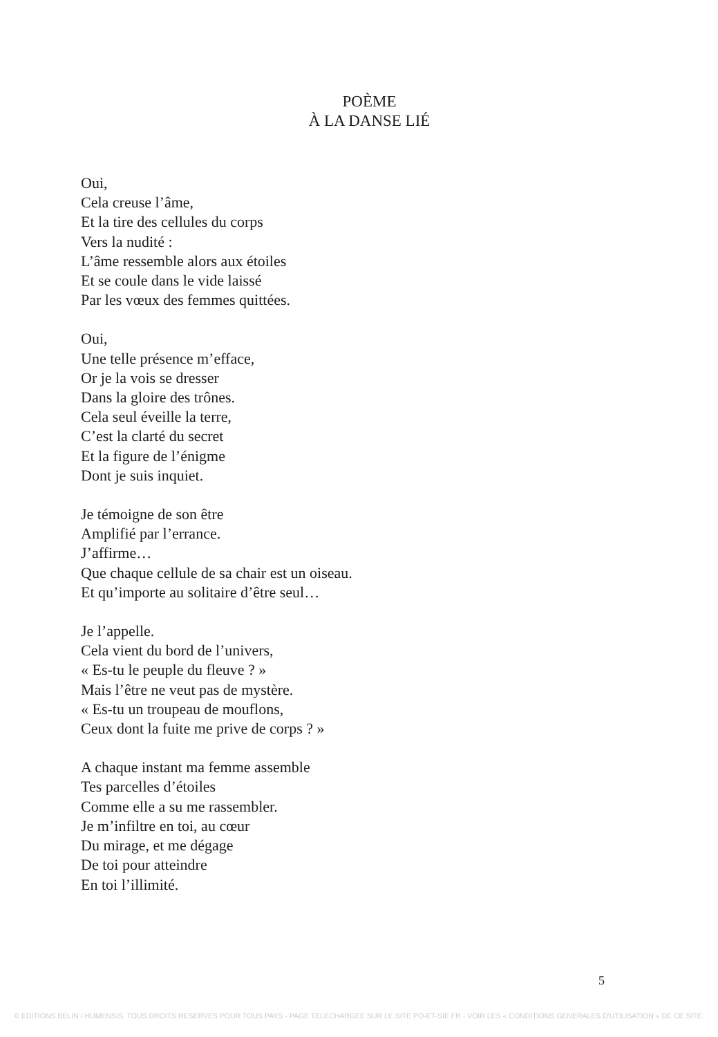POÈME
À LA DANSE LIÉ
Oui,
Cela creuse l’âme,
Et la tire des cellules du corps
Vers la nudité :
L’âme ressemble alors aux étoiles
Et se coule dans le vide laissé
Par les vœux des femmes quittées.
Oui,
Une telle présence m’efface,
Or je la vois se dresser
Dans la gloire des trônes.
Cela seul éveille la terre,
C’est la clarté du secret
Et la figure de l’énigme
Dont je suis inquiet.
Je témoigne de son être
Amplifié par l’errance.
J’affirme…
Que chaque cellule de sa chair est un oiseau.
Et qu’importe au solitaire d’être seul…
Je l’appelle.
Cela vient du bord de l’univers,
« Es-tu le peuple du fleuve ? »
Mais l’être ne veut pas de mystère.
« Es-tu un troupeau de mouflons,
Ceux dont la fuite me prive de corps ? »
A chaque instant ma femme assemble
Tes parcelles d’étoiles
Comme elle a su me rassembler.
Je m’infiltre en toi, au cœur
Du mirage, et me dégage
De toi pour atteindre
En toi l’illimité.
5
© EDITIONS BELIN / HUMENSIS. TOUS DROITS RESERVES POUR TOUS PAYS - PAGE TELECHARGEE SUR LE SITE PO-ET-SIE.FR - VOIR LES « CONDITIONS GENERALES D'UTILISATION » DE CE SITE.